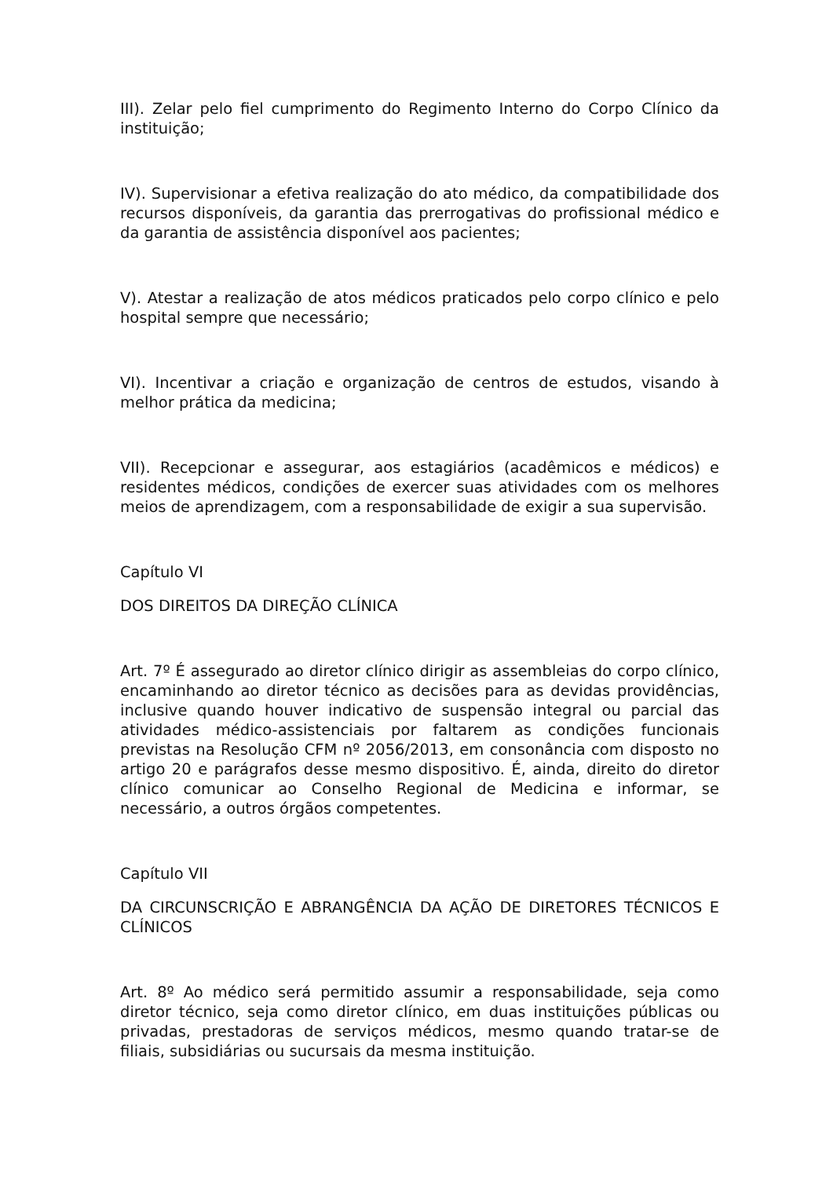III). Zelar pelo fiel cumprimento do Regimento Interno do Corpo Clínico da instituição;
IV). Supervisionar a efetiva realização do ato médico, da compatibilidade dos recursos disponíveis, da garantia das prerrogativas do profissional médico e da garantia de assistência disponível aos pacientes;
V). Atestar a realização de atos médicos praticados pelo corpo clínico e pelo hospital sempre que necessário;
VI). Incentivar a criação e organização de centros de estudos, visando à melhor prática da medicina;
VII). Recepcionar e assegurar, aos estagiários (acadêmicos e médicos) e residentes médicos, condições de exercer suas atividades com os melhores meios de aprendizagem, com a responsabilidade de exigir a sua supervisão.
Capítulo VI
DOS DIREITOS DA DIREÇÃO CLÍNICA
Art. 7º É assegurado ao diretor clínico dirigir as assembleias do corpo clínico, encaminhando ao diretor técnico as decisões para as devidas providências, inclusive quando houver indicativo de suspensão integral ou parcial das atividades médico-assistenciais por faltarem as condições funcionais previstas na Resolução CFM nº 2056/2013, em consonância com disposto no artigo 20 e parágrafos desse mesmo dispositivo. É, ainda, direito do diretor clínico comunicar ao Conselho Regional de Medicina e informar, se necessário, a outros órgãos competentes.
Capítulo VII
DA CIRCUNSCRIÇÃO E ABRANGÊNCIA DA AÇÃO DE DIRETORES TÉCNICOS E CLÍNICOS
Art. 8º Ao médico será permitido assumir a responsabilidade, seja como diretor técnico, seja como diretor clínico, em duas instituições públicas ou privadas, prestadoras de serviços médicos, mesmo quando tratar-se de filiais, subsidiárias ou sucursais da mesma instituição.